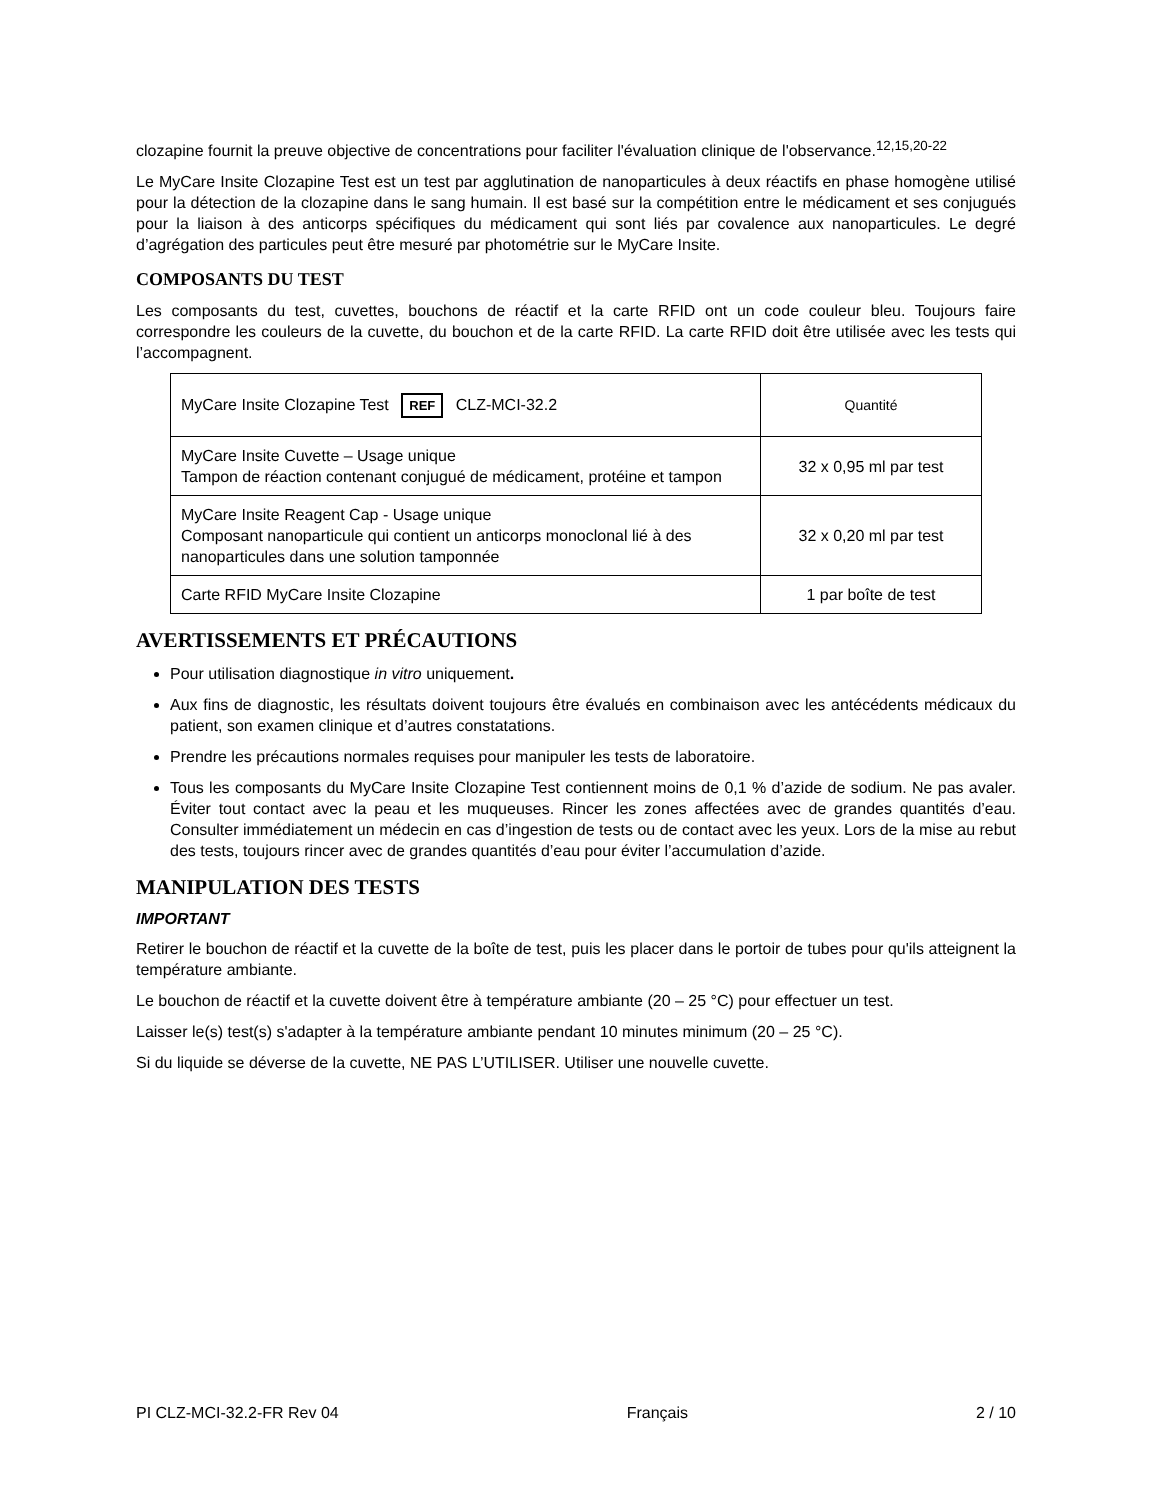clozapine fournit la preuve objective de concentrations pour faciliter l'évaluation clinique de l'observance.<sup>12,15,20-22</sup>
Le MyCare Insite Clozapine Test est un test par agglutination de nanoparticules à deux réactifs en phase homogène utilisé pour la détection de la clozapine dans le sang humain. Il est basé sur la compétition entre le médicament et ses conjugués pour la liaison à des anticorps spécifiques du médicament qui sont liés par covalence aux nanoparticules. Le degré d’agrégation des particules peut être mesuré par photométrie sur le MyCare Insite.
COMPOSANTS DU TEST
Les composants du test, cuvettes, bouchons de réactif et la carte RFID ont un code couleur bleu. Toujours faire correspondre les couleurs de la cuvette, du bouchon et de la carte RFID. La carte RFID doit être utilisée avec les tests qui l’accompagnent.
| MyCare Insite Clozapine Test REF CLZ-MCI-32.2 | Quantité |
| MyCare Insite Cuvette – Usage unique Tampon de réaction contenant conjugué de médicament, protéine et tampon | 32 x 0,95 ml par test |
| MyCare Insite Reagent Cap - Usage unique Composant nanoparticule qui contient un anticorps monoclonal lié à des nanoparticules dans une solution tamponnée | 32 x 0,20 ml par test |
| Carte RFID MyCare Insite Clozapine | 1 par boîte de test |
AVERTISSEMENTS ET PRÉCAUTIONS
Pour utilisation diagnostique in vitro uniquement.
Aux fins de diagnostic, les résultats doivent toujours être évalués en combinaison avec les antécédents médicaux du patient, son examen clinique et d’autres constatations.
Prendre les précautions normales requises pour manipuler les tests de laboratoire.
Tous les composants du MyCare Insite Clozapine Test contiennent moins de 0,1 % d’azide de sodium. Ne pas avaler. Éviter tout contact avec la peau et les muqueuses. Rincer les zones affectées avec de grandes quantités d’eau. Consulter immédiatement un médecin en cas d’ingestion de tests ou de contact avec les yeux. Lors de la mise au rebut des tests, toujours rincer avec de grandes quantités d’eau pour éviter l’accumulation d’azide.
MANIPULATION DES TESTS
IMPORTANT
Retirer le bouchon de réactif et la cuvette de la boîte de test, puis les placer dans le portoir de tubes pour qu'ils atteignent la température ambiante.
Le bouchon de réactif et la cuvette doivent être à température ambiante (20 – 25 °C) pour effectuer un test.
Laisser le(s) test(s) s'adapter à la température ambiante pendant 10 minutes minimum (20 – 25 °C).
Si du liquide se déverse de la cuvette, NE PAS L’UTILISER. Utiliser une nouvelle cuvette.
PI CLZ-MCI-32.2-FR Rev 04 Français 2 / 10